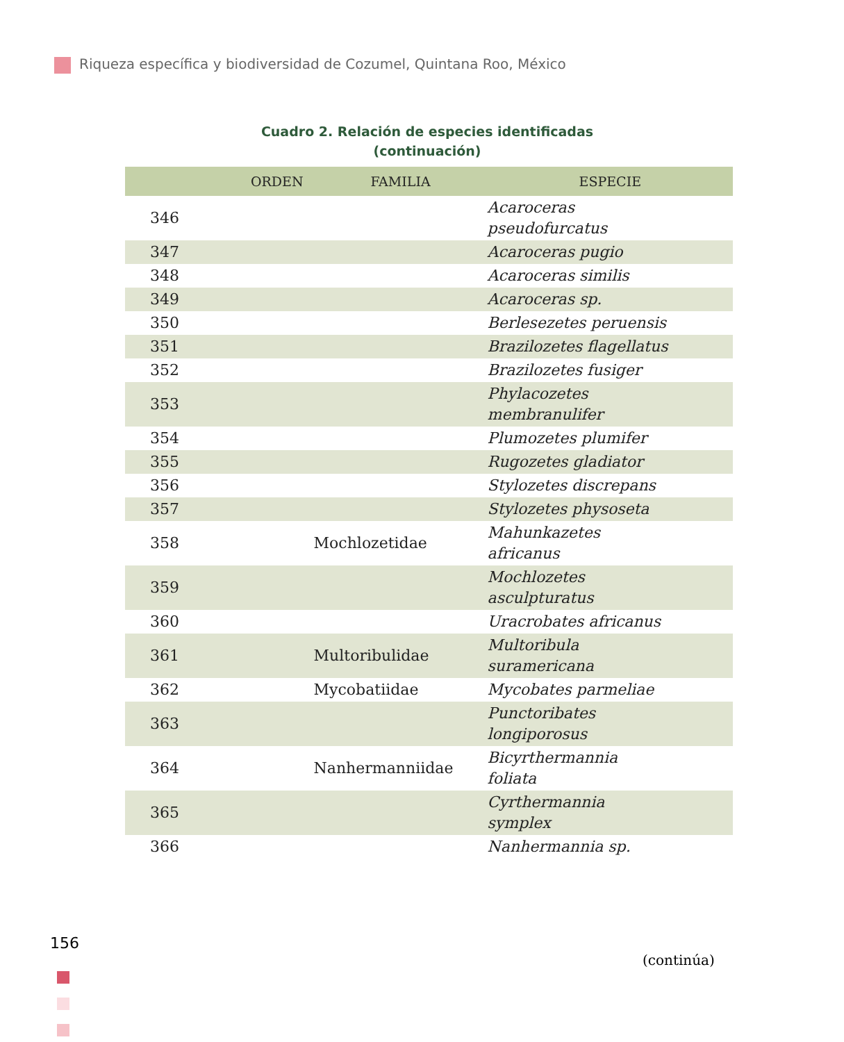Riqueza específica y biodiversidad de Cozumel, Quintana Roo, México
Cuadro 2. Relación de especies identificadas
(continuación)
| | ORDEN | FAMILIA | ESPECIE |
| --- | --- | --- | --- |
| 346 | | | Acaroceras pseudofurcatus |
| 347 | | | Acaroceras pugio |
| 348 | | | Acaroceras similis |
| 349 | | | Acaroceras sp. |
| 350 | | | Berlesezetes peruensis |
| 351 | | | Brazilozetes flagellatus |
| 352 | | | Brazilozetes fusiger |
| 353 | | | Phylacozetes membranulifer |
| 354 | | | Plumozetes plumifer |
| 355 | | | Rugozetes gladiator |
| 356 | | | Stylozetes discrepans |
| 357 | | | Stylozetes physoseta |
| 358 | | Mochlozetidae | Mahunkazetes africanus |
| 359 | | | Mochlozetes asculpturatus |
| 360 | | | Uracrobates africanus |
| 361 | | Multoribulidae | Multoribula suramericana |
| 362 | | Mycobatiidae | Mycobates parmeliae |
| 363 | | | Punctoribates longiporosus |
| 364 | | Nanhermanniidae | Bicyrthermannia foliata |
| 365 | | | Cyrthermannia symplex |
| 366 | | | Nanhermannia sp. |
(continúa)
156